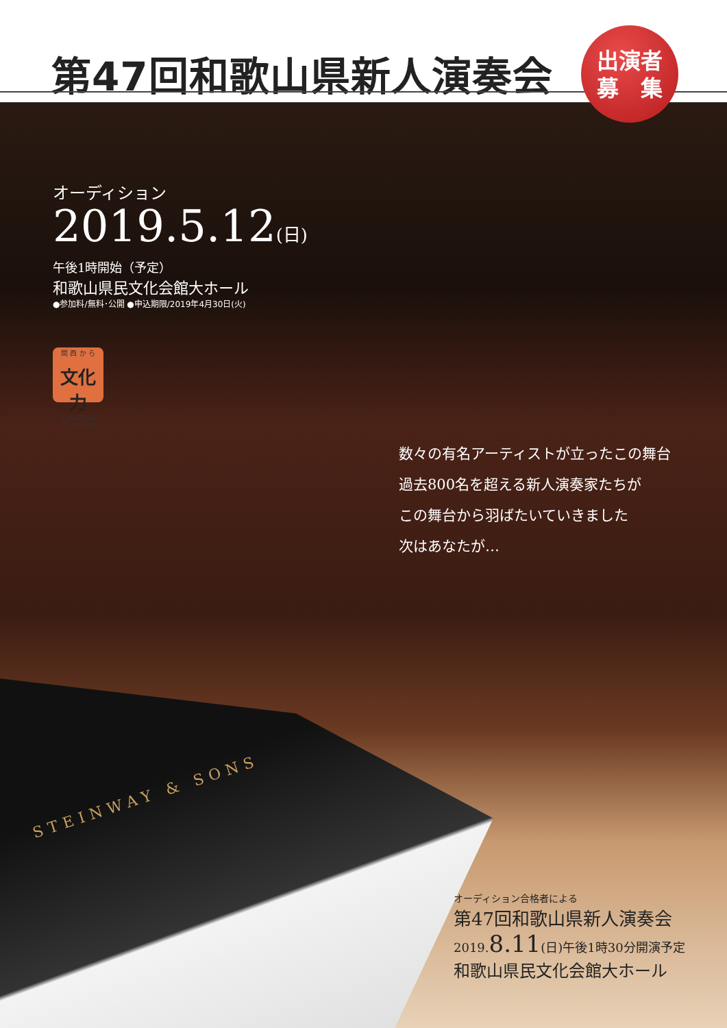第47回和歌山県新人演奏会
出演者
募　集
STEINWAY & SONS
オーディション
2019.5.12(日)
午後1時開始（予定）
和歌山県民文化会館大ホール
●参加料/無料･公開 ●申込期限/2019年4月30日(火)
関 西 か ら
文化力
POWER OF CULTURE
数々の有名アーティストが立ったこの舞台
過去800名を超える新人演奏家たちが
この舞台から羽ばたいていきました
次はあなたが…
オーディション合格者による
第47回和歌山県新人演奏会
2019.8.11(日)午後1時30分開演予定
和歌山県民文化会館大ホール